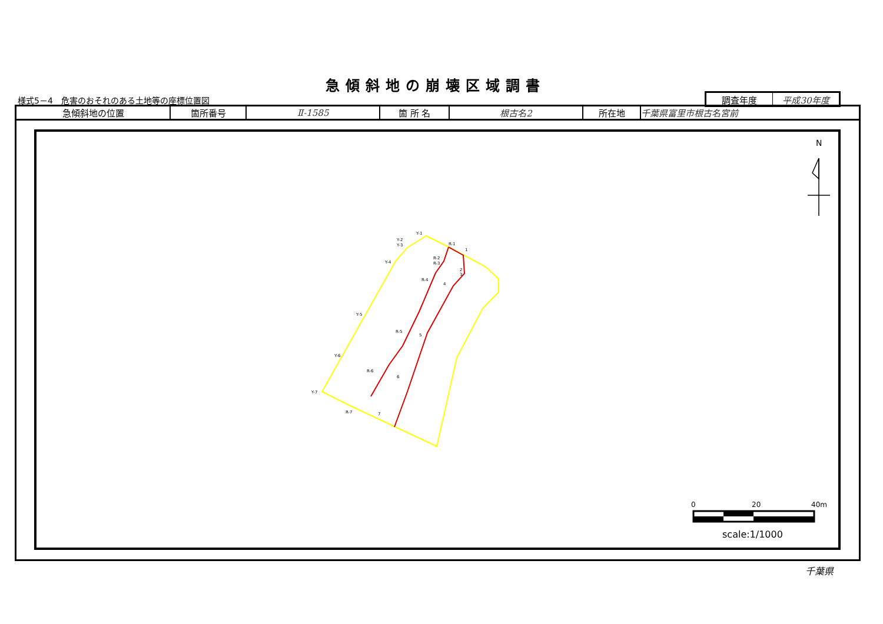急傾斜地の崩壊区域調書
様式5－4　危害のおそれのある土地等の座標位置図
| 調査年度 | 平成30年度 |
| 急傾斜地の位置 | 箇所番号 | Ⅱ-1585 | 箇 所 名 | 根古名2 | 所在地 | 千葉県富里市根古名宮前 |
Y-1
Y-2
Y-3
Y-4
Y-5
Y-6
Y-7
R-1
R-2
R-3
R-4
R-5
R-6
R-7
1
2
3
4
5
6
7
N
0
20
40m
scale:1/1000
千葉県